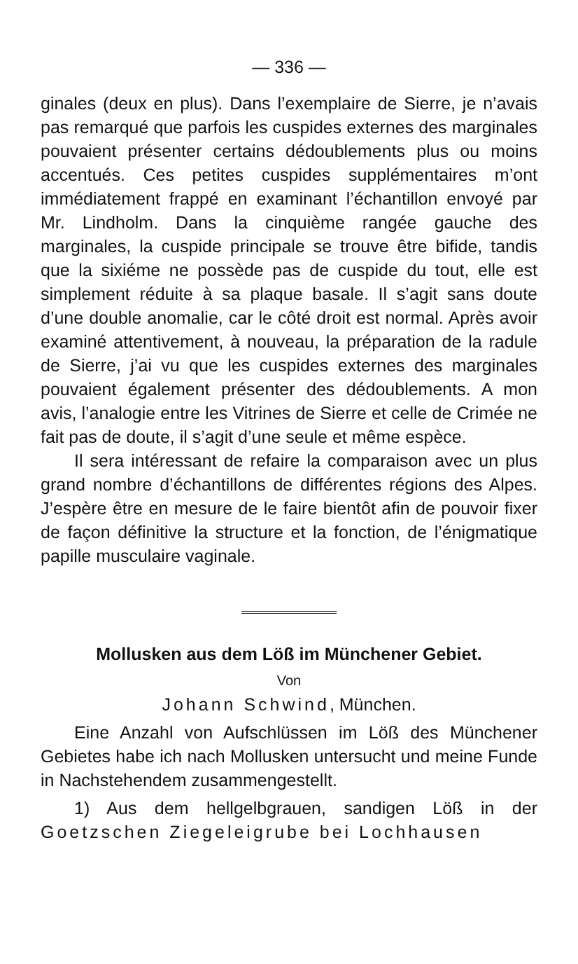— 336 —
ginales (deux en plus). Dans l’exemplaire de Sierre, je n’avais pas remarqué que parfois les cuspides externes des marginales pouvaient présenter certains dédoublements plus ou moins accentués. Ces petites cuspides supplémentaires m’ont immédiatement frappé en examinant l’échantillon envoyé par Mr. Lindholm. Dans la cinquième rangée gauche des marginales, la cuspide principale se trouve être bifide, tandis que la sixiéme ne possède pas de cuspide du tout, elle est simplement réduite à sa plaque basale. Il s’agit sans doute d’une double anomalie, car le côté droit est normal. Après avoir examiné attentivement, à nouveau, la préparation de la radule de Sierre, j’ai vu que les cuspides externes des marginales pouvaient également présenter des dédoublements. A mon avis, l’analogie entre les Vitrines de Sierre et celle de Crimée ne fait pas de doute, il s’agit d’une seule et même espèce.
Il sera intéressant de refaire la comparaison avec un plus grand nombre d’échantillons de différentes régions des Alpes. J’espère être en mesure de le faire bientôt afin de pouvoir fixer de façon définitive la structure et la fonction, de l’énigmatique papille musculaire vaginale.
Mollusken aus dem Löß im Münchener Gebiet.
Von
Johann Schwind, München.
Eine Anzahl von Aufschlüssen im Löß des Münchener Gebietes habe ich nach Mollusken untersucht und meine Funde in Nachstehendem zusammengestellt.
1) Aus dem hellgelbgrauen, sandigen Löß in der Goetzschen Ziegeleigrube bei Lochhausen